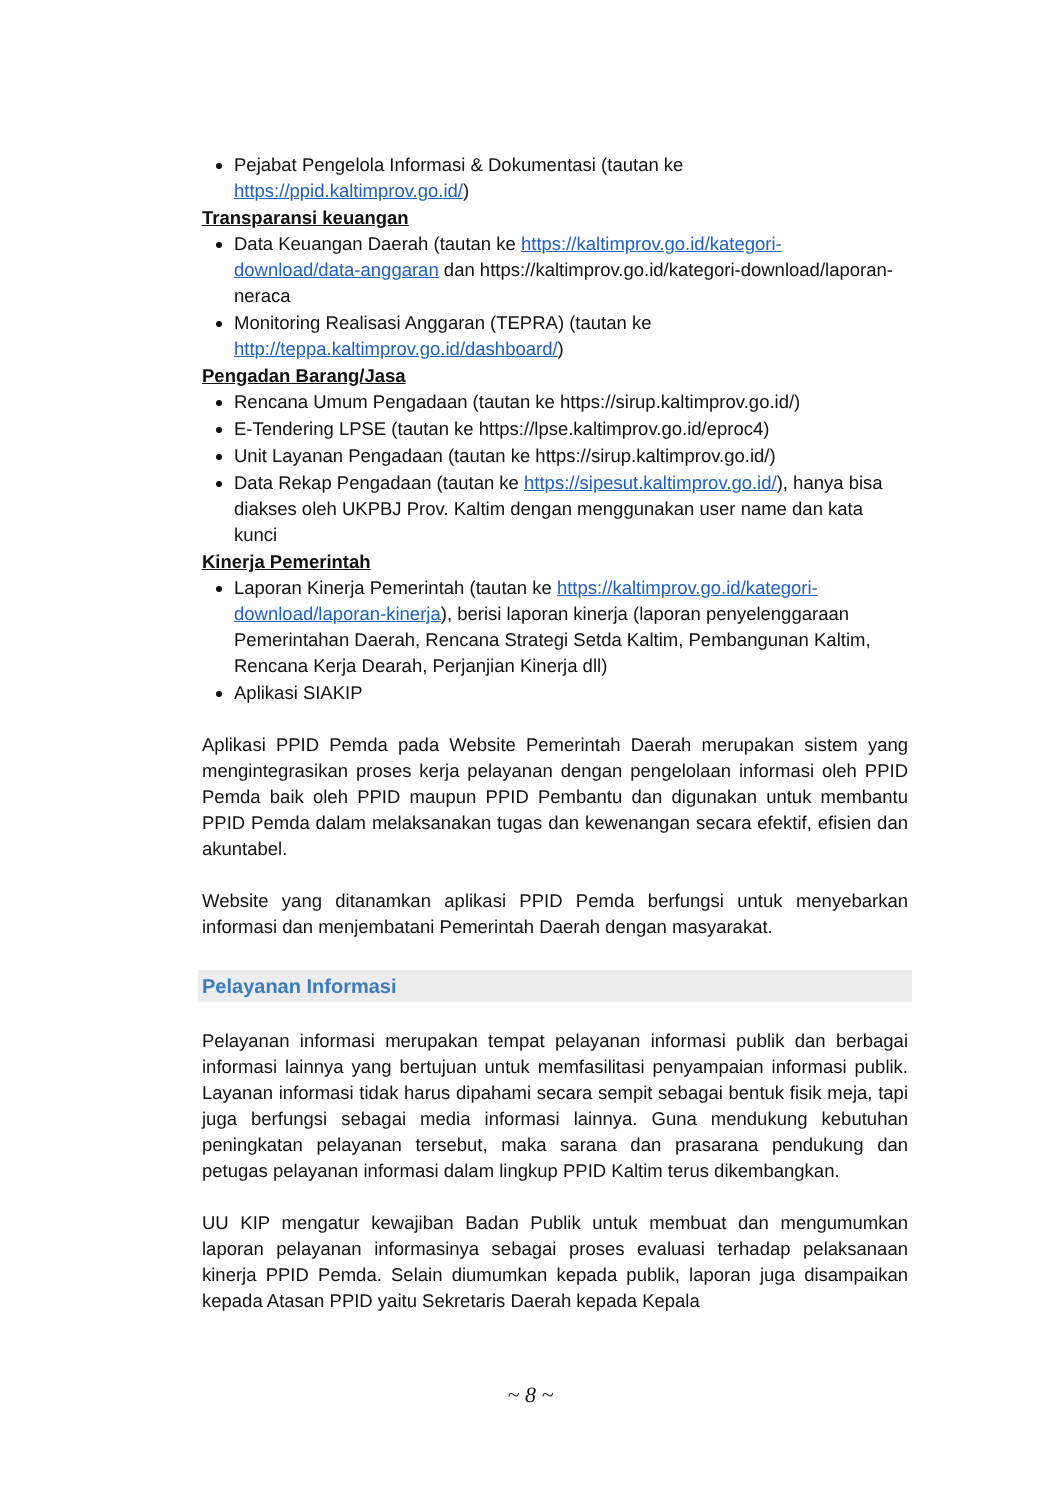Pejabat Pengelola Informasi & Dokumentasi (tautan ke https://ppid.kaltimprov.go.id/)
Transparansi keuangan
Data Keuangan Daerah (tautan ke https://kaltimprov.go.id/kategori-download/data-anggaran dan https://kaltimprov.go.id/kategori-download/laporan-neraca
Monitoring Realisasi Anggaran (TEPRA) (tautan ke http://teppa.kaltimprov.go.id/dashboard/)
Pengadan Barang/Jasa
Rencana Umum Pengadaan (tautan ke https://sirup.kaltimprov.go.id/)
E-Tendering LPSE (tautan ke https://lpse.kaltimprov.go.id/eproc4)
Unit Layanan Pengadaan (tautan ke https://sirup.kaltimprov.go.id/)
Data Rekap Pengadaan (tautan ke https://sipesut.kaltimprov.go.id/), hanya bisa diakses oleh UKPBJ Prov. Kaltim dengan menggunakan user name dan kata kunci
Kinerja Pemerintah
Laporan Kinerja Pemerintah (tautan ke https://kaltimprov.go.id/kategori-download/laporan-kinerja), berisi laporan kinerja (laporan penyelenggaraan Pemerintahan Daerah, Rencana Strategi Setda Kaltim, Pembangunan Kaltim, Rencana Kerja Dearah, Perjanjian Kinerja dll)
Aplikasi SIAKIP
Aplikasi PPID Pemda pada Website Pemerintah Daerah merupakan sistem yang mengintegrasikan proses kerja pelayanan dengan pengelolaan informasi oleh PPID Pemda baik oleh PPID maupun PPID Pembantu dan digunakan untuk membantu PPID Pemda dalam melaksanakan tugas dan kewenangan secara efektif, efisien dan akuntabel.
Website yang ditanamkan aplikasi PPID Pemda berfungsi untuk menyebarkan informasi dan menjembatani Pemerintah Daerah dengan masyarakat.
Pelayanan Informasi
Pelayanan informasi merupakan tempat pelayanan informasi publik dan berbagai informasi lainnya yang bertujuan untuk memfasilitasi penyampaian informasi publik. Layanan informasi tidak harus dipahami secara sempit sebagai bentuk fisik meja, tapi juga berfungsi sebagai media informasi lainnya. Guna mendukung kebutuhan peningkatan pelayanan tersebut, maka sarana dan prasarana pendukung dan petugas pelayanan informasi dalam lingkup PPID Kaltim terus dikembangkan.
UU KIP mengatur kewajiban Badan Publik untuk membuat dan mengumumkan laporan pelayanan informasinya sebagai proses evaluasi terhadap pelaksanaan kinerja PPID Pemda. Selain diumumkan kepada publik, laporan juga disampaikan kepada Atasan PPID yaitu Sekretaris Daerah kepada Kepala
~ 8 ~